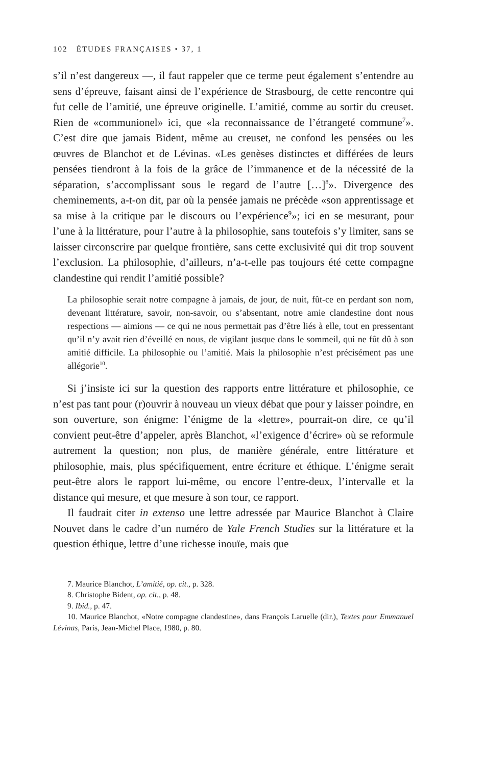102 ÉTUDES FRANÇAISES • 37, 1
s’il n’est dangereux —, il faut rappeler que ce terme peut également s’entendre au sens d’épreuve, faisant ainsi de l’expérience de Strasbourg, de cette rencontre qui fut celle de l’amitié, une épreuve originelle. L’amitié, comme au sortir du creuset. Rien de «communionel» ici, que «la reconnaissance de l’étrangeté commune<sup>7</sup>». C’est dire que jamais Bident, même au creuset, ne confond les pensées ou les œuvres de Blanchot et de Lévinas. «Les genèses distinctes et différées de leurs pensées tiendront à la fois de la grâce de l’immanence et de la nécessité de la séparation, s’accomplissant sous le regard de l’autre […]<sup>8</sup>». Divergence des cheminements, a-t-on dit, par où la pensée jamais ne précède «son apprentissage et sa mise à la critique par le discours ou l’expérience<sup>9</sup>»; ici en se mesurant, pour l’une à la littérature, pour l’autre à la philosophie, sans toutefois s’y limiter, sans se laisser circonscrire par quelque frontière, sans cette exclusivité qui dit trop souvent l’exclusion. La philosophie, d’ailleurs, n’a-t-elle pas toujours été cette compagne clandestine qui rendit l’amitié possible?
La philosophie serait notre compagne à jamais, de jour, de nuit, fût-ce en perdant son nom, devenant littérature, savoir, non-savoir, ou s’absentant, notre amie clandestine dont nous respections — aimions — ce qui ne nous permettait pas d’être liés à elle, tout en pressentant qu’il n’y avait rien d’éveillé en nous, de vigilant jusque dans le sommeil, qui ne fût dû à son amitié difficile. La philosophie ou l’amitié. Mais la philosophie n’est précisément pas une allégorie<sup>10</sup>.
Si j’insiste ici sur la question des rapports entre littérature et philosophie, ce n’est pas tant pour (r)ouvrir à nouveau un vieux débat que pour y laisser poindre, en son ouverture, son énigme: l’énigme de la «lettre», pourrait-on dire, ce qu’il convient peut-être d’appeler, après Blanchot, «l’exigence d’écrire» où se reformule autrement la question; non plus, de manière générale, entre littérature et philosophie, mais, plus spécifiquement, entre écriture et éthique. L’énigme serait peut-être alors le rapport lui-même, ou encore l’entre-deux, l’intervalle et la distance qui mesure, et que mesure à son tour, ce rapport.
Il faudrait citer in extenso une lettre adressée par Maurice Blanchot à Claire Nouvet dans le cadre d’un numéro de Yale French Studies sur la littérature et la question éthique, lettre d’une richesse inouïe, mais que
7. Maurice Blanchot, L’amitié, op. cit., p. 328.
8. Christophe Bident, op. cit., p. 48.
9. Ibid., p. 47.
10. Maurice Blanchot, «Notre compagne clandestine», dans François Laruelle (dir.), Textes pour Emmanuel Lévinas, Paris, Jean-Michel Place, 1980, p. 80.